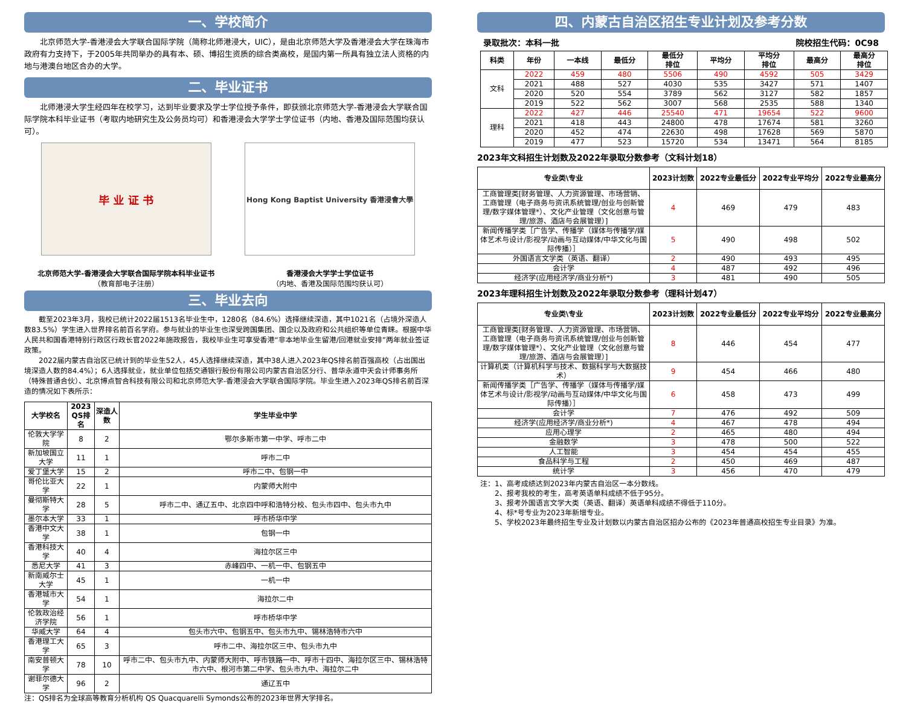一、学校简介
北京师范大学-香港浸会大学联合国际学院（简称北师港浸大，UIC），是由北京师范大学及香港浸会大学在珠海市政府有力支持下，于2005年共同举办的具有本、硕、博招生资质的综合类高校，是国内第一所具有独立法人资格的内地与港澳台地区合办的大学。
二、毕业证书
北师港浸大学生经四年在校学习，达到毕业要求及学士学位授予条件，即获颁北京师范大学-香港浸会大学联合国际学院本科毕业证书（考取内地研究生及公务员均可）和香港浸会大学学士学位证书（内地、香港及国际范围均获认可）。
毕 业 证 书
北京师范大学-香港浸会大学联合国际学院本科毕业证书
（教育部电子注册）
Hong Kong Baptist University 香港浸會大學
香港浸会大学学士学位证书
（内地、香港及国际范围均获认可）
三、毕业去向
截至2023年3月，我校已统计2022届1513名毕业生中，1280名（84.6%）选择继续深造，其中1021名（占境外深造人数83.5%）学生进入世界排名前百名学府。参与就业的毕业生也深受跨国集团、国企以及政府和公共组织等单位青睐。根据中华人民共和国香港特别行政区行政长官2022年施政报告，我校毕业生可享受香港“非本地毕业生留港/回港就业安排”两年就业签证政策。
2022届内蒙古自治区已统计到的毕业生52人，45人选择继续深造，其中38人进入2023年QS排名前百强高校（占出国出境深造人数的84.4%）；6人选择就业，就业单位包括交通银行股份有限公司内蒙古自治区分行、普华永道中天会计师事务所（特殊普通合伙）、北京博点智合科技有限公司和北京师范大学-香港浸会大学联合国际学院。毕业生进入2023年QS排名前百深造的情况如下表所示：
| 大学校名 | 2023 QS排名 | 深造人数 | 学生毕业中学 |
| --- | --- | --- | --- |
| 伦敦大学学院 | 8 | 2 | 鄂尔多斯市第一中学、呼市二中 |
| 新加坡国立大学 | 11 | 1 | 呼市二中 |
| 爱丁堡大学 | 15 | 2 | 呼市二中、包钢一中 |
| 哥伦比亚大学 | 22 | 1 | 内蒙师大附中 |
| 曼彻斯特大学 | 28 | 5 | 呼市二中、通辽五中、北京四中呼和浩特分校、包头市四中、包头市九中 |
| 墨尔本大学 | 33 | 1 | 呼市桥华中学 |
| 香港中文大学 | 38 | 1 | 包钢一中 |
| 香港科技大学 | 40 | 4 | 海拉尔区三中 |
| 悉尼大学 | 41 | 3 | 赤峰四中、一机一中、包钢五中 |
| 新南威尔士大学 | 45 | 1 | 一机一中 |
| 香港城市大学 | 54 | 1 | 海拉尔二中 |
| 伦敦政治经济学院 | 56 | 1 | 呼市桥华中学 |
| 华威大学 | 64 | 4 | 包头市六中、包钢五中、包头市九中、锡林浩特市六中 |
| 香港理工大学 | 65 | 3 | 呼市二中、海拉尔区三中、包头市九中 |
| 南安普顿大学 | 78 | 10 | 呼市二中、包头市九中、内蒙师大附中、呼市铁路一中、呼市十四中、海拉尔区三中、锡林浩特市六中、根河市第二中学、包头市九中、海拉尔二中 |
| 谢菲尔德大学 | 96 | 2 | 通辽五中 |
注：QS排名为全球高等教育分析机构 QS Quacquarelli Symonds公布的2023年世界大学排名。
四、内蒙古自治区招生专业计划及参考分数
录取批次：本科一批 院校招生代码：0C98
| 科类 | 年份 | 一本线 | 最低分 | 最低分 排位 | 平均分 | 平均分 排位 | 最高分 | 最高分 排位 |
| --- | --- | --- | --- | --- | --- | --- | --- | --- |
| 文科 | 2022 | 459 | 480 | 5506 | 490 | 4592 | 505 | 3429 |
| | 2021 | 488 | 527 | 4030 | 535 | 3427 | 571 | 1407 |
| | 2020 | 520 | 554 | 3789 | 562 | 3127 | 582 | 1857 |
| | 2019 | 522 | 562 | 3007 | 568 | 2535 | 588 | 1340 |
| 理科 | 2022 | 427 | 446 | 25540 | 471 | 19654 | 522 | 9600 |
| | 2021 | 418 | 443 | 24800 | 478 | 17674 | 581 | 3260 |
| | 2020 | 452 | 474 | 22630 | 498 | 17628 | 569 | 5870 |
| | 2019 | 477 | 523 | 15720 | 534 | 13471 | 564 | 8185 |
2023年文科招生计划数及2022年录取分数参考（文科计划18）
| 专业类\专业 | 2023计划数 | 2022专业最低分 | 2022专业平均分 | 2022专业最高分 |
| --- | --- | --- | --- | --- |
| 工商管理类[财务管理、人力资源管理、市场营销、工商管理（电子商务与资讯系统管理/创业与创新管理/数字媒体管理*）、文化产业管理（文化创意与管理/旅游、酒店与会展管理）] | 4 | 469 | 479 | 483 |
| 新闻传播学类［广告学、传播学（媒体与传播学/媒体艺术与设计/影视学/动画与互动媒体/中华文化与国际传播）］ | 5 | 490 | 498 | 502 |
| 外国语言文学类（英语、翻译） | 2 | 490 | 493 | 495 |
| 会计学 | 4 | 487 | 492 | 496 |
| 经济学(应用经济学/商业分析*) | 3 | 481 | 490 | 505 |
2023年理科招生计划数及2022年录取分数参考（理科计划47）
| 专业类\专业 | 2023计划数 | 2022专业最低分 | 2022专业平均分 | 2022专业最高分 |
| --- | --- | --- | --- | --- |
| 工商管理类[财务管理、人力资源管理、市场营销、工商管理（电子商务与资讯系统管理/创业与创新管理/数字媒体管理*）、文化产业管理（文化创意与管理/旅游、酒店与会展管理）] | 8 | 446 | 454 | 477 |
| 计算机类（计算机科学与技术、数据科学与大数据技术） | 9 | 454 | 466 | 480 |
| 新闻传播学类［广告学、传播学（媒体与传播学/媒体艺术与设计/影视学/动画与互动媒体/中华文化与国际传播）］ | 6 | 458 | 473 | 499 |
| 会计学 | 7 | 476 | 492 | 509 |
| 经济学(应用经济学/商业分析*) | 4 | 467 | 478 | 494 |
| 应用心理学 | 2 | 465 | 480 | 494 |
| 金融数学 | 3 | 478 | 500 | 522 |
| 人工智能 | 3 | 454 | 454 | 455 |
| 食品科学与工程 | 2 | 450 | 469 | 487 |
| 统计学 | 3 | 456 | 470 | 479 |
注：1、高考成绩达到2023年内蒙古自治区一本分数线。
　　2、报考我校的考生，高考英语单科成绩不低于95分。
　　3、报考外国语言文学大类（英语、翻译）英语单科成绩不得低于110分。
　　4、标*号专业为2023年新增专业。
　　5、学校2023年最终招生专业及计划数以内蒙古自治区招办公布的《2023年普通高校招生专业目录》为准。